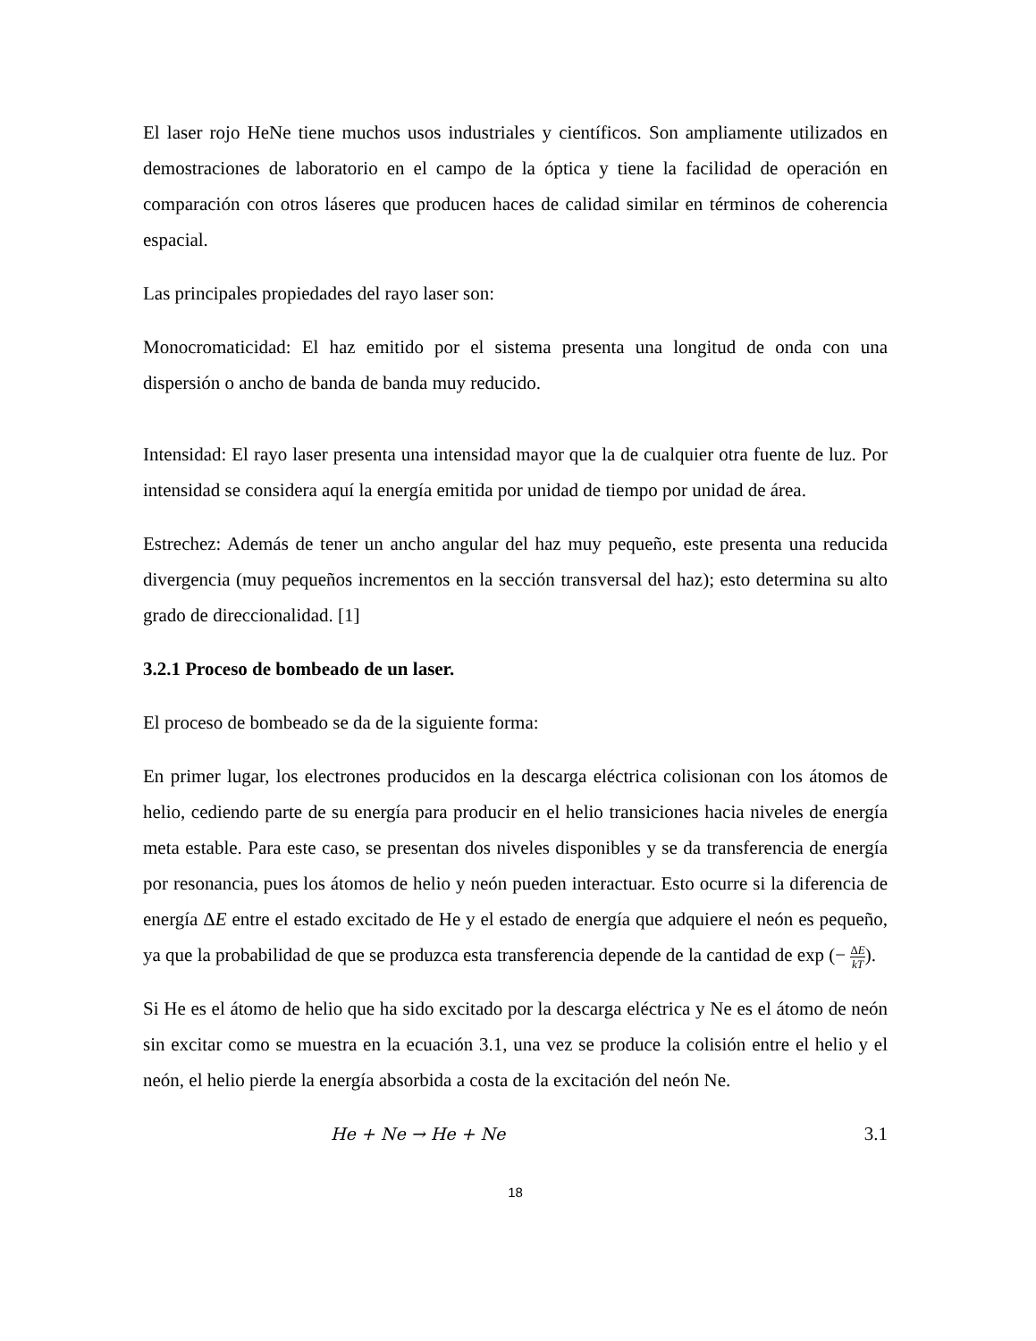El laser rojo HeNe tiene muchos usos industriales y científicos. Son ampliamente utilizados en demostraciones de laboratorio en el campo de la óptica y tiene la facilidad de operación en comparación con otros láseres que producen haces de calidad similar en términos de coherencia espacial.
Las principales propiedades del rayo laser son:
Monocromaticidad: El haz emitido por el sistema presenta una longitud de onda con una dispersión o ancho de banda de banda muy reducido.
Intensidad: El rayo laser presenta una intensidad mayor que la de cualquier otra fuente de luz. Por intensidad se considera aquí la energía emitida por unidad de tiempo por unidad de área.
Estrechez: Además de tener un ancho angular del haz muy pequeño, este presenta una reducida divergencia (muy pequeños incrementos en la sección transversal del haz); esto determina su alto grado de direccionalidad. [1]
3.2.1 Proceso de bombeado de un laser.
El proceso de bombeado se da de la siguiente forma:
En primer lugar, los electrones producidos en la descarga eléctrica colisionan con los átomos de helio, cediendo parte de su energía para producir en el helio transiciones hacia niveles de energía meta estable. Para este caso, se presentan dos niveles disponibles y se da transferencia de energía por resonancia, pues los átomos de helio y neón pueden interactuar. Esto ocurre si la diferencia de energía ΔE entre el estado excitado de He y el estado de energía que adquiere el neón es pequeño, ya que la probabilidad de que se produzca esta transferencia depende de la cantidad de exp (− ΔE kT).
Si He es el átomo de helio que ha sido excitado por la descarga eléctrica y Ne es el átomo de neón sin excitar como se muestra en la ecuación 3.1, una vez se produce la colisión entre el helio y el neón, el helio pierde la energía absorbida a costa de la excitación del neón Ne.
He + Ne → He + Ne 3.1
18